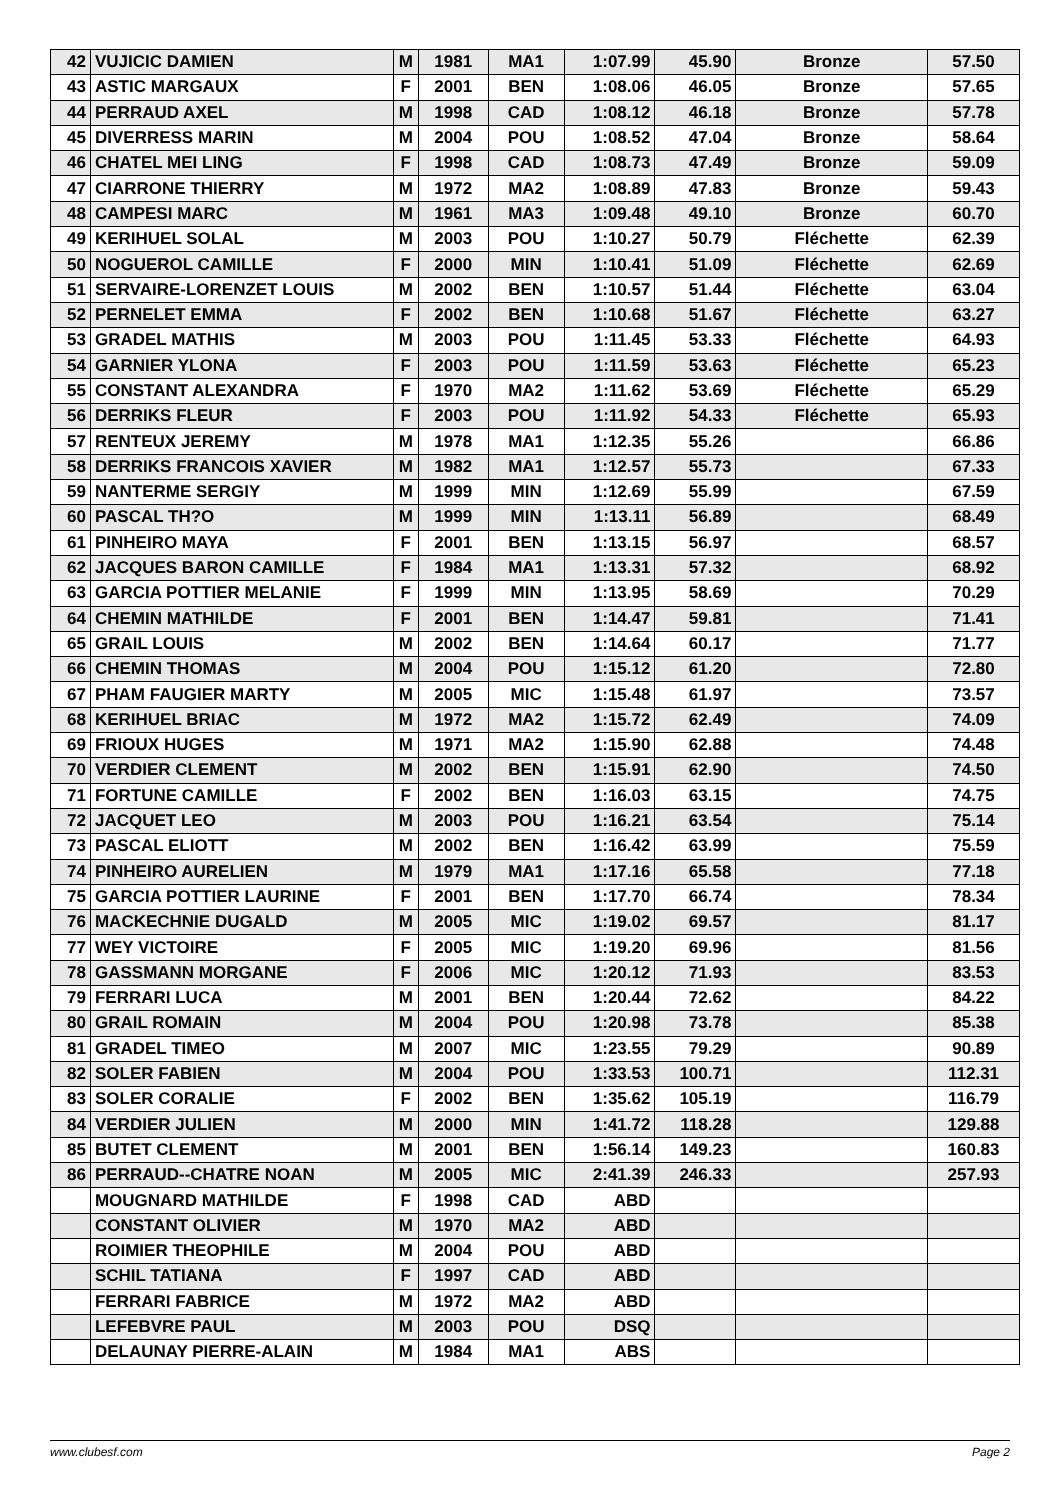| 42 | VUJICIC DAMIEN | M | 1981 | MA1 | 1:07.99 | 45.90 | Bronze | 57.50 |
| 43 | ASTIC MARGAUX | F | 2001 | BEN | 1:08.06 | 46.05 | Bronze | 57.65 |
| 44 | PERRAUD AXEL | M | 1998 | CAD | 1:08.12 | 46.18 | Bronze | 57.78 |
| 45 | DIVERRESS MARIN | M | 2004 | POU | 1:08.52 | 47.04 | Bronze | 58.64 |
| 46 | CHATEL MEI LING | F | 1998 | CAD | 1:08.73 | 47.49 | Bronze | 59.09 |
| 47 | CIARRONE THIERRY | M | 1972 | MA2 | 1:08.89 | 47.83 | Bronze | 59.43 |
| 48 | CAMPESI MARC | M | 1961 | MA3 | 1:09.48 | 49.10 | Bronze | 60.70 |
| 49 | KERIHUEL SOLAL | M | 2003 | POU | 1:10.27 | 50.79 | Fléchette | 62.39 |
| 50 | NOGUEROL CAMILLE | F | 2000 | MIN | 1:10.41 | 51.09 | Fléchette | 62.69 |
| 51 | SERVAIRE-LORENZET LOUIS | M | 2002 | BEN | 1:10.57 | 51.44 | Fléchette | 63.04 |
| 52 | PERNELET EMMA | F | 2002 | BEN | 1:10.68 | 51.67 | Fléchette | 63.27 |
| 53 | GRADEL MATHIS | M | 2003 | POU | 1:11.45 | 53.33 | Fléchette | 64.93 |
| 54 | GARNIER YLONA | F | 2003 | POU | 1:11.59 | 53.63 | Fléchette | 65.23 |
| 55 | CONSTANT ALEXANDRA | F | 1970 | MA2 | 1:11.62 | 53.69 | Fléchette | 65.29 |
| 56 | DERRIKS FLEUR | F | 2003 | POU | 1:11.92 | 54.33 | Fléchette | 65.93 |
| 57 | RENTEUX JEREMY | M | 1978 | MA1 | 1:12.35 | 55.26 | | 66.86 |
| 58 | DERRIKS FRANCOIS XAVIER | M | 1982 | MA1 | 1:12.57 | 55.73 | | 67.33 |
| 59 | NANTERME SERGIY | M | 1999 | MIN | 1:12.69 | 55.99 | | 67.59 |
| 60 | PASCAL TH?O | M | 1999 | MIN | 1:13.11 | 56.89 | | 68.49 |
| 61 | PINHEIRO MAYA | F | 2001 | BEN | 1:13.15 | 56.97 | | 68.57 |
| 62 | JACQUES BARON CAMILLE | F | 1984 | MA1 | 1:13.31 | 57.32 | | 68.92 |
| 63 | GARCIA POTTIER MELANIE | F | 1999 | MIN | 1:13.95 | 58.69 | | 70.29 |
| 64 | CHEMIN MATHILDE | F | 2001 | BEN | 1:14.47 | 59.81 | | 71.41 |
| 65 | GRAIL LOUIS | M | 2002 | BEN | 1:14.64 | 60.17 | | 71.77 |
| 66 | CHEMIN THOMAS | M | 2004 | POU | 1:15.12 | 61.20 | | 72.80 |
| 67 | PHAM FAUGIER MARTY | M | 2005 | MIC | 1:15.48 | 61.97 | | 73.57 |
| 68 | KERIHUEL BRIAC | M | 1972 | MA2 | 1:15.72 | 62.49 | | 74.09 |
| 69 | FRIOUX HUGES | M | 1971 | MA2 | 1:15.90 | 62.88 | | 74.48 |
| 70 | VERDIER CLEMENT | M | 2002 | BEN | 1:15.91 | 62.90 | | 74.50 |
| 71 | FORTUNE CAMILLE | F | 2002 | BEN | 1:16.03 | 63.15 | | 74.75 |
| 72 | JACQUET LEO | M | 2003 | POU | 1:16.21 | 63.54 | | 75.14 |
| 73 | PASCAL ELIOTT | M | 2002 | BEN | 1:16.42 | 63.99 | | 75.59 |
| 74 | PINHEIRO AURELIEN | M | 1979 | MA1 | 1:17.16 | 65.58 | | 77.18 |
| 75 | GARCIA POTTIER LAURINE | F | 2001 | BEN | 1:17.70 | 66.74 | | 78.34 |
| 76 | MACKECHNIE DUGALD | M | 2005 | MIC | 1:19.02 | 69.57 | | 81.17 |
| 77 | WEY VICTOIRE | F | 2005 | MIC | 1:19.20 | 69.96 | | 81.56 |
| 78 | GASSMANN MORGANE | F | 2006 | MIC | 1:20.12 | 71.93 | | 83.53 |
| 79 | FERRARI LUCA | M | 2001 | BEN | 1:20.44 | 72.62 | | 84.22 |
| 80 | GRAIL ROMAIN | M | 2004 | POU | 1:20.98 | 73.78 | | 85.38 |
| 81 | GRADEL TIMEO | M | 2007 | MIC | 1:23.55 | 79.29 | | 90.89 |
| 82 | SOLER FABIEN | M | 2004 | POU | 1:33.53 | 100.71 | | 112.31 |
| 83 | SOLER CORALIE | F | 2002 | BEN | 1:35.62 | 105.19 | | 116.79 |
| 84 | VERDIER JULIEN | M | 2000 | MIN | 1:41.72 | 118.28 | | 129.88 |
| 85 | BUTET CLEMENT | M | 2001 | BEN | 1:56.14 | 149.23 | | 160.83 |
| 86 | PERRAUD--CHATRE NOAN | M | 2005 | MIC | 2:41.39 | 246.33 | | 257.93 |
| | MOUGNARD MATHILDE | F | 1998 | CAD | ABD | | | |
| | CONSTANT OLIVIER | M | 1970 | MA2 | ABD | | | |
| | ROIMIER THEOPHILE | M | 2004 | POU | ABD | | | |
| | SCHIL TATIANA | F | 1997 | CAD | ABD | | | |
| | FERRARI FABRICE | M | 1972 | MA2 | ABD | | | |
| | LEFEBVRE PAUL | M | 2003 | POU | DSQ | | | |
| | DELAUNAY PIERRE-ALAIN | M | 1984 | MA1 | ABS | | | |
www.clubesf.com Page 2